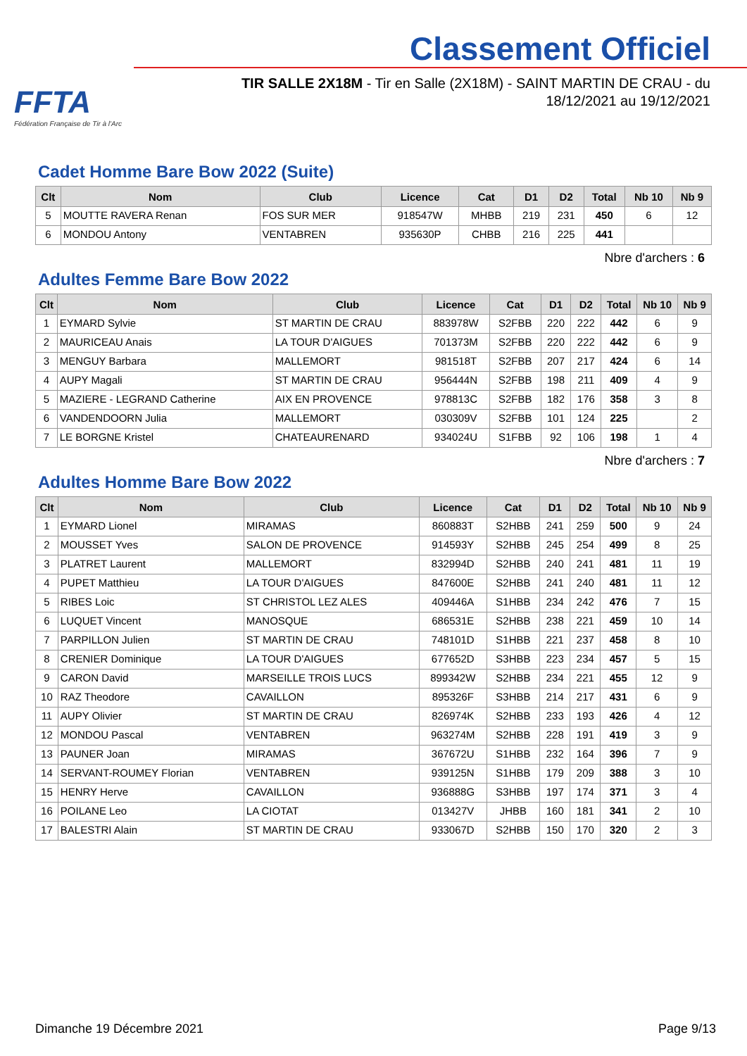FFTA
Fédération Française de Tir à l'Arc
Classement Officiel
TIR SALLE 2X18M - Tir en Salle (2X18M) - SAINT MARTIN DE CRAU - du 18/12/2021 au 19/12/2021
Cadet Homme Bare Bow 2022 (Suite)
| Clt | Nom | Club | Licence | Cat | D1 | D2 | Total | Nb 10 | Nb 9 |
| --- | --- | --- | --- | --- | --- | --- | --- | --- | --- |
| 5 | MOUTTE RAVERA Renan | FOS SUR MER | 918547W | MHBB | 219 | 231 | 450 | 6 | 12 |
| 6 | MONDOU Antony | VENTABREN | 935630P | CHBB | 216 | 225 | 441 | | |
Nbre d'archers : 6
Adultes Femme Bare Bow 2022
| Clt | Nom | Club | Licence | Cat | D1 | D2 | Total | Nb 10 | Nb 9 |
| --- | --- | --- | --- | --- | --- | --- | --- | --- | --- |
| 1 | EYMARD Sylvie | ST MARTIN DE CRAU | 883978W | S2FBB | 220 | 222 | 442 | 6 | 9 |
| 2 | MAURICEAU Anais | LA TOUR D'AIGUES | 701373M | S2FBB | 220 | 222 | 442 | 6 | 9 |
| 3 | MENGUY Barbara | MALLEMORT | 981518T | S2FBB | 207 | 217 | 424 | 6 | 14 |
| 4 | AUPY Magali | ST MARTIN DE CRAU | 956444N | S2FBB | 198 | 211 | 409 | 4 | 9 |
| 5 | MAZIERE - LEGRAND Catherine | AIX EN PROVENCE | 978813C | S2FBB | 182 | 176 | 358 | 3 | 8 |
| 6 | VANDENDOORN Julia | MALLEMORT | 030309V | S2FBB | 101 | 124 | 225 | | 2 |
| 7 | LE BORGNE Kristel | CHATEAURENARD | 934024U | S1FBB | 92 | 106 | 198 | 1 | 4 |
Nbre d'archers : 7
Adultes Homme Bare Bow 2022
| Clt | Nom | Club | Licence | Cat | D1 | D2 | Total | Nb 10 | Nb 9 |
| --- | --- | --- | --- | --- | --- | --- | --- | --- | --- |
| 1 | EYMARD Lionel | MIRAMAS | 860883T | S2HBB | 241 | 259 | 500 | 9 | 24 |
| 2 | MOUSSET Yves | SALON DE PROVENCE | 914593Y | S2HBB | 245 | 254 | 499 | 8 | 25 |
| 3 | PLATRET Laurent | MALLEMORT | 832994D | S2HBB | 240 | 241 | 481 | 11 | 19 |
| 4 | PUPET Matthieu | LA TOUR D'AIGUES | 847600E | S2HBB | 241 | 240 | 481 | 11 | 12 |
| 5 | RIBES Loic | ST CHRISTOL LEZ ALES | 409446A | S1HBB | 234 | 242 | 476 | 7 | 15 |
| 6 | LUQUET Vincent | MANOSQUE | 686531E | S2HBB | 238 | 221 | 459 | 10 | 14 |
| 7 | PARPILLON Julien | ST MARTIN DE CRAU | 748101D | S1HBB | 221 | 237 | 458 | 8 | 10 |
| 8 | CRENIER Dominique | LA TOUR D'AIGUES | 677652D | S3HBB | 223 | 234 | 457 | 5 | 15 |
| 9 | CARON David | MARSEILLE TROIS LUCS | 899342W | S2HBB | 234 | 221 | 455 | 12 | 9 |
| 10 | RAZ Theodore | CAVAILLON | 895326F | S3HBB | 214 | 217 | 431 | 6 | 9 |
| 11 | AUPY Olivier | ST MARTIN DE CRAU | 826974K | S2HBB | 233 | 193 | 426 | 4 | 12 |
| 12 | MONDOU Pascal | VENTABREN | 963274M | S2HBB | 228 | 191 | 419 | 3 | 9 |
| 13 | PAUNER Joan | MIRAMAS | 367672U | S1HBB | 232 | 164 | 396 | 7 | 9 |
| 14 | SERVANT-ROUMEY Florian | VENTABREN | 939125N | S1HBB | 179 | 209 | 388 | 3 | 10 |
| 15 | HENRY Herve | CAVAILLON | 936888G | S3HBB | 197 | 174 | 371 | 3 | 4 |
| 16 | POILANE Leo | LA CIOTAT | 013427V | JHBB | 160 | 181 | 341 | 2 | 10 |
| 17 | BALESTRI Alain | ST MARTIN DE CRAU | 933067D | S2HBB | 150 | 170 | 320 | 2 | 3 |
Dimanche 19 Décembre 2021 Page 9/13